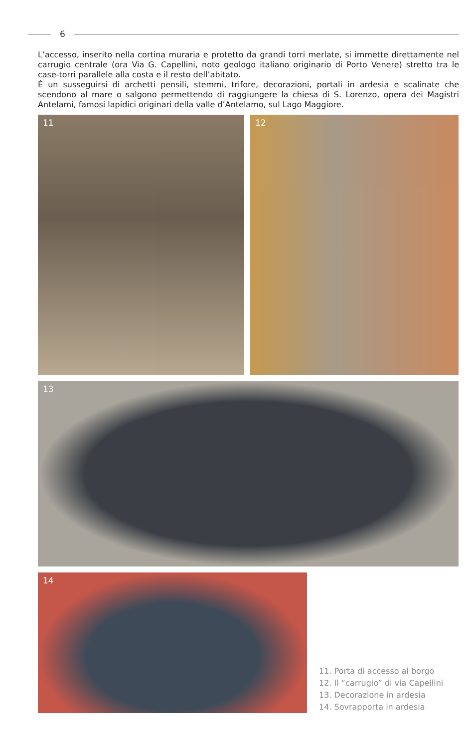6
L’accesso, inserito nella cortina muraria e protetto da grandi torri merlate, si immette direttamente nel carrugio centrale (ora Via G. Capellini, noto geologo italiano originario di Porto Venere) stretto tra le case-torri parallele alla costa e il resto dell’abitato.
È un susseguirsi di archetti pensili, stemmi, trifore, decorazioni, portali in ardesia e scalinate che scendono al mare o salgono permettendo di raggiungere la chiesa di S. Lorenzo, opera dei Magistri Antelami, famosi lapidici originari della valle d’Antelamo, sul Lago Maggiore.
11
12
13
14
11. Porta di accesso al borgo
12. Il “carrugio” di via Capellini
13. Decorazione in ardesia
14. Sovrapporta in ardesia